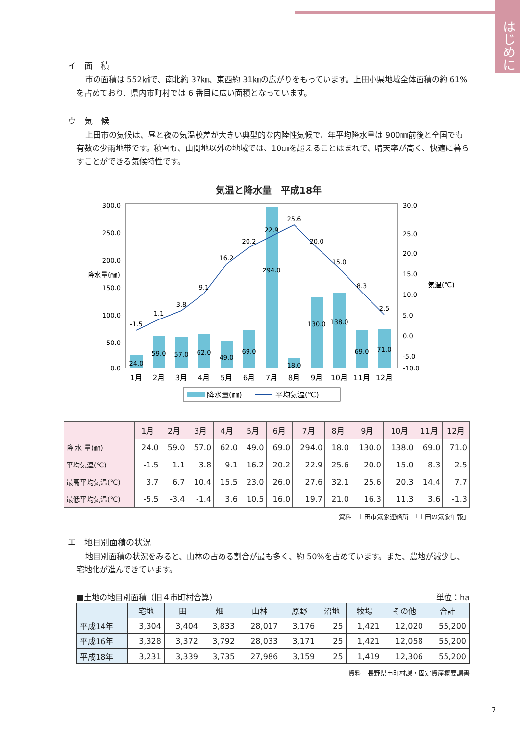はじめに
イ　面　積
市の面積は 552㎢で、南北約 37㎞、東西約 31㎞の広がりをもっています。上田小県地域全体面積の約 61%を占めており、県内市町村では 6 番目に広い面積となっています。
ウ　気　候
上田市の気候は、昼と夜の気温較差が大きい典型的な内陸性気候で、年平均降水量は 900㎜前後と全国でも有数の少雨地帯です。積雪も、山間地以外の地域では、10㎝を超えることはまれで、晴天率が高く、快適に暮らすことができる気候特性です。
気温と降水量　平成18年
降水量(㎜)
300.0
250.0
200.0
150.0
100.0
50.0
0.0
30.0
25.0
20.0
15.0
10.0
5.0
0.0
-5.0
-10.0
気温(℃)
-1.5
1.1
3.8
9.1
16.2
20.2
22.9
25.6
20.0
15.0
8.3
2.5
24.0
59.0
57.0
62.0
49.0
69.0
294.0
18.0
130.0
138.0
69.0
71.0
1月
2月
3月
4月
5月
6月
7月
8月
9月
10月
11月
12月
降水量(㎜)
平均気温(℃)
| | 1月 | 2月 | 3月 | 4月 | 5月 | 6月 | 7月 | 8月 | 9月 | 10月 | 11月 | 12月 |
| --- | --- | --- | --- | --- | --- | --- | --- | --- | --- | --- | --- | --- |
| 降 水 量(㎜) | 24.0 | 59.0 | 57.0 | 62.0 | 49.0 | 69.0 | 294.0 | 18.0 | 130.0 | 138.0 | 69.0 | 71.0 |
| 平均気温(℃) | -1.5 | 1.1 | 3.8 | 9.1 | 16.2 | 20.2 | 22.9 | 25.6 | 20.0 | 15.0 | 8.3 | 2.5 |
| 最高平均気温(℃) | 3.7 | 6.7 | 10.4 | 15.5 | 23.0 | 26.0 | 27.6 | 32.1 | 25.6 | 20.3 | 14.4 | 7.7 |
| 最低平均気温(℃) | -5.5 | -3.4 | -1.4 | 3.6 | 10.5 | 16.0 | 19.7 | 21.0 | 16.3 | 11.3 | 3.6 | -1.3 |
資料　上田市気象連絡所　「上田の気象年報」
エ　地目別面積の状況
地目別面積の状況をみると、山林の占める割合が最も多く、約 50%を占めています。また、農地が減少し、宅地化が進んできています。
■土地の地目別面積（旧４市町村合算） 単位：ha
| | 宅地 | 田 | 畑 | 山林 | 原野 | 沼地 | 牧場 | その他 | 合計 |
| --- | --- | --- | --- | --- | --- | --- | --- | --- | --- |
| 平成14年 | 3,304 | 3,404 | 3,833 | 28,017 | 3,176 | 25 | 1,421 | 12,020 | 55,200 |
| 平成16年 | 3,328 | 3,372 | 3,792 | 28,033 | 3,171 | 25 | 1,421 | 12,058 | 55,200 |
| 平成18年 | 3,231 | 3,339 | 3,735 | 27,986 | 3,159 | 25 | 1,419 | 12,306 | 55,200 |
資料　長野県市町村課・固定資産概要調書
7